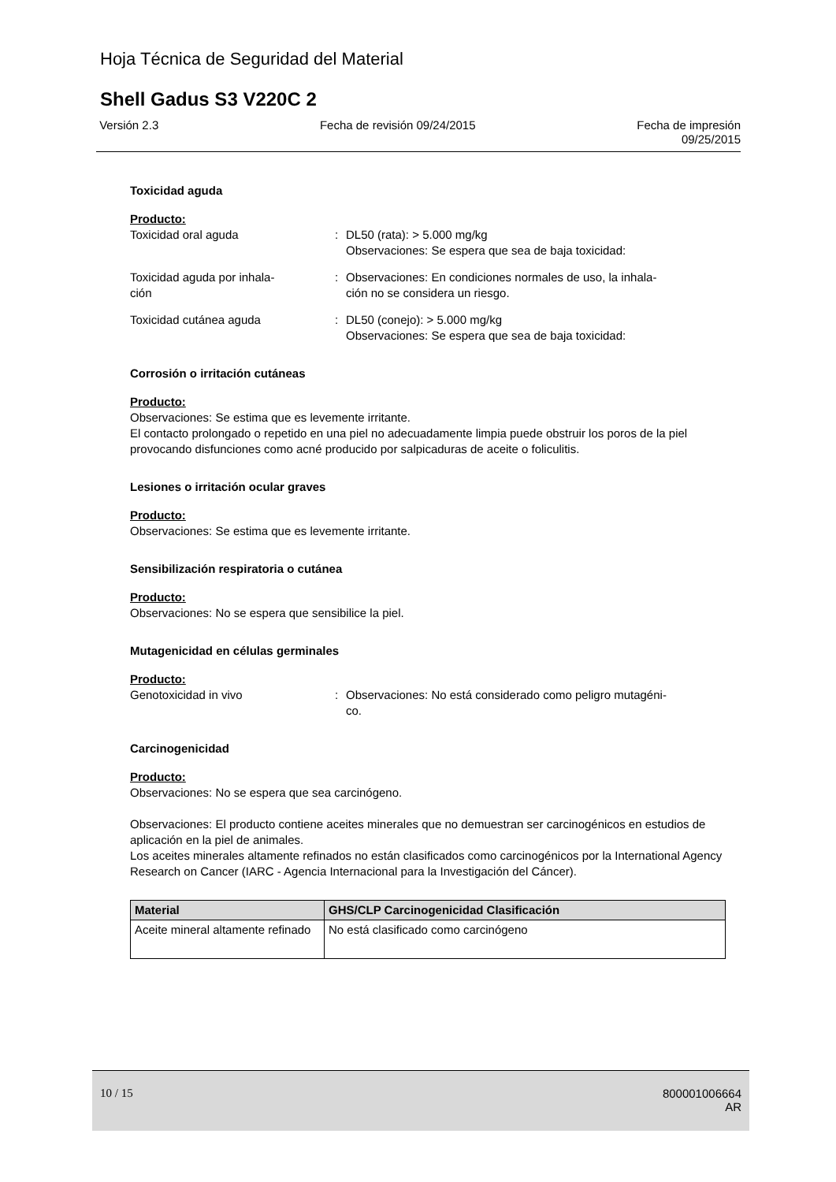Hoja Técnica de Seguridad del Material
Shell Gadus S3 V220C 2
Versión 2.3 Fecha de revisión 09/24/2015 Fecha de impresión
09/25/2015
Toxicidad aguda
Producto:
Toxicidad oral aguda : DL50 (rata): > 5.000 mg/kg
Observaciones: Se espera que sea de baja toxicidad:
Toxicidad aguda por inhala-
ción
: Observaciones: En condiciones normales de uso, la inhala-
ción no se considera un riesgo.
Toxicidad cutánea aguda : DL50 (conejo): > 5.000 mg/kg
Observaciones: Se espera que sea de baja toxicidad:
Corrosión o irritación cutáneas
Producto:
Observaciones: Se estima que es levemente irritante.
El contacto prolongado o repetido en una piel no adecuadamente limpia puede obstruir los poros de la piel provocando disfunciones como acné producido por salpicaduras de aceite o foliculitis.
Lesiones o irritación ocular graves
Producto:
Observaciones: Se estima que es levemente irritante.
Sensibilización respiratoria o cutánea
Producto:
Observaciones: No se espera que sensibilice la piel.
Mutagenicidad en células germinales
Producto:
Genotoxicidad in vivo : Observaciones: No está considerado como peligro mutagéni-
co.
Carcinogenicidad
Producto:
Observaciones: No se espera que sea carcinógeno.
Observaciones: El producto contiene aceites minerales que no demuestran ser carcinogénicos en estudios de aplicación en la piel de animales.
Los aceites minerales altamente refinados no están clasificados como carcinogénicos por la International Agency Research on Cancer (IARC - Agencia Internacional para la Investigación del Cáncer).
| Material | GHS/CLP Carcinogenicidad Clasificación |
| --- | --- |
| Aceite mineral altamente refinado | No está clasificado como carcinógeno |
10 / 15 800001006664
AR